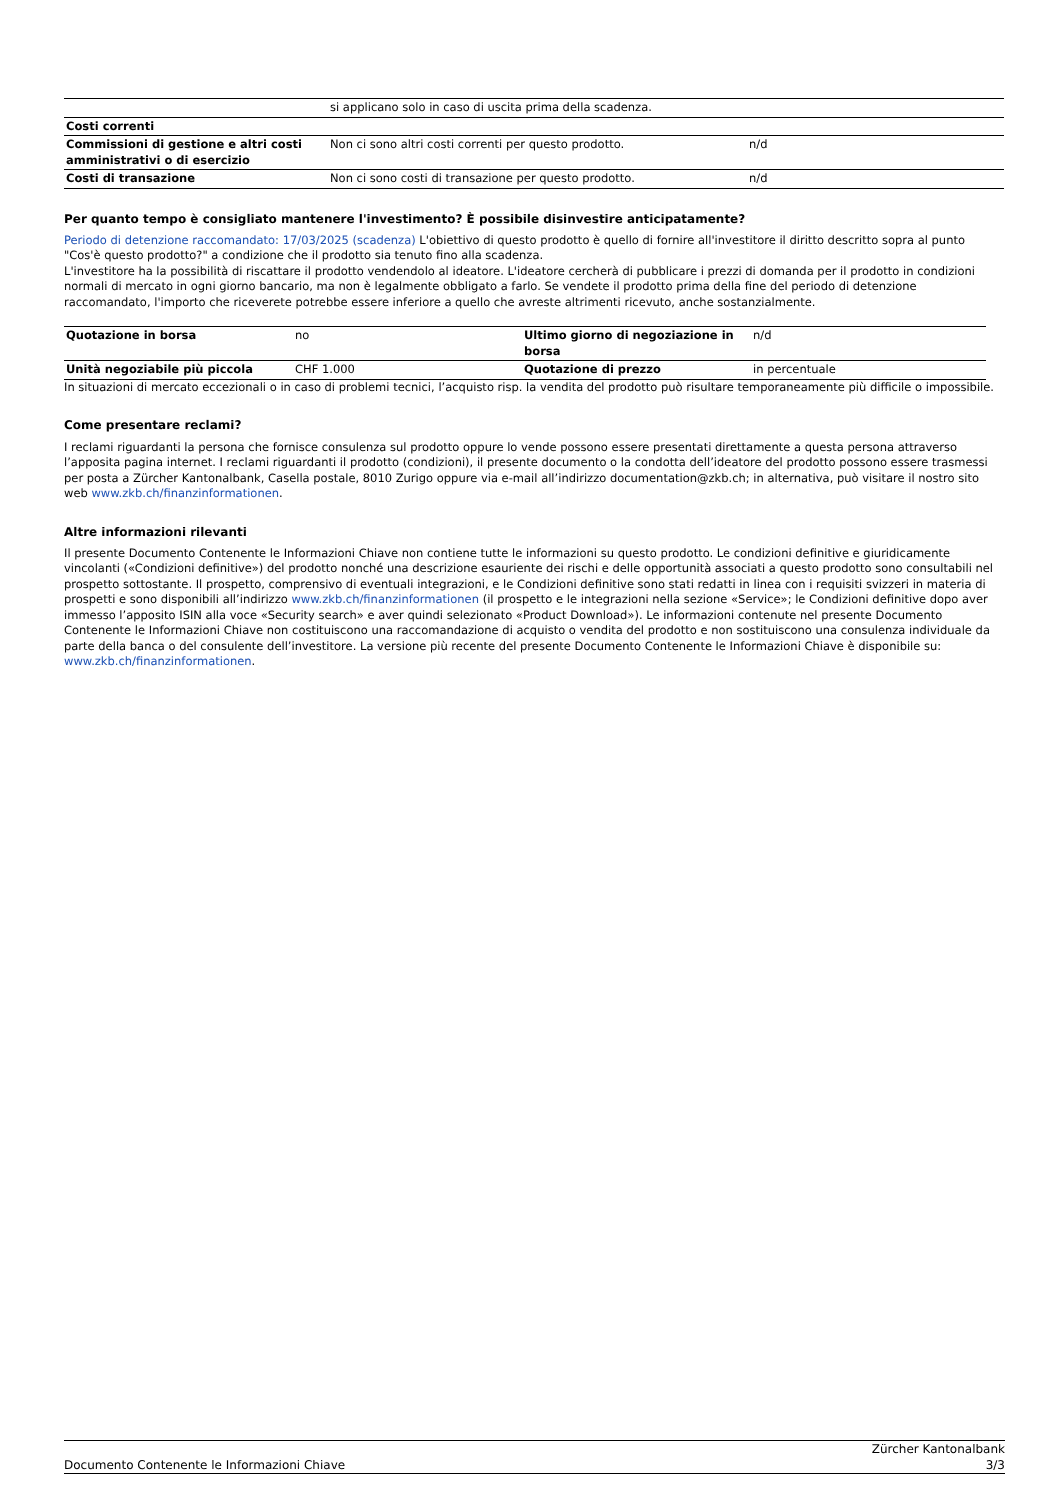| | si applicano solo in caso di uscita prima della scadenza. | |
| Costi correnti | | |
| Commissioni di gestione e altri costi amministrativi o di esercizio | Non ci sono altri costi correnti per questo prodotto. | n/d |
| Costi di transazione | Non ci sono costi di transazione per questo prodotto. | n/d |
Per quanto tempo è consigliato mantenere l'investimento? È possibile disinvestire anticipatamente?
Periodo di detenzione raccomandato: 17/03/2025 (scadenza) L'obiettivo di questo prodotto è quello di fornire all'investitore il diritto descritto sopra al punto "Cos'è questo prodotto?" a condizione che il prodotto sia tenuto fino alla scadenza.
L'investitore ha la possibilità di riscattare il prodotto vendendolo al ideatore. L'ideatore cercherà di pubblicare i prezzi di domanda per il prodotto in condizioni normali di mercato in ogni giorno bancario, ma non è legalmente obbligato a farlo. Se vendete il prodotto prima della fine del periodo di detenzione raccomandato, l'importo che riceverete potrebbe essere inferiore a quello che avreste altrimenti ricevuto, anche sostanzialmente.
| Quotazione in borsa | no | Ultimo giorno di negoziazione in borsa | n/d |
| Unità negoziabile più piccola | CHF 1.000 | Quotazione di prezzo | in percentuale |
In situazioni di mercato eccezionali o in caso di problemi tecnici, l’acquisto risp. la vendita del prodotto può risultare temporaneamente più difficile o impossibile.
Come presentare reclami?
I reclami riguardanti la persona che fornisce consulenza sul prodotto oppure lo vende possono essere presentati direttamente a questa persona attraverso l’apposita pagina internet. I reclami riguardanti il prodotto (condizioni), il presente documento o la condotta dell’ideatore del prodotto possono essere trasmessi per posta a Zürcher Kantonalbank, Casella postale, 8010 Zurigo oppure via e-mail all’indirizzo documentation@zkb.ch; in alternativa, può visitare il nostro sito web www.zkb.ch/finanzinformationen.
Altre informazioni rilevanti
Il presente Documento Contenente le Informazioni Chiave non contiene tutte le informazioni su questo prodotto. Le condizioni definitive e giuridicamente vincolanti («Condizioni definitive») del prodotto nonché una descrizione esauriente dei rischi e delle opportunità associati a questo prodotto sono consultabili nel prospetto sottostante. Il prospetto, comprensivo di eventuali integrazioni, e le Condizioni definitive sono stati redatti in linea con i requisiti svizzeri in materia di prospetti e sono disponibili all’indirizzo www.zkb.ch/finanzinformationen (il prospetto e le integrazioni nella sezione «Service»; le Condizioni definitive dopo aver immesso l’apposito ISIN alla voce «Security search» e aver quindi selezionato «Product Download»). Le informazioni contenute nel presente Documento Contenente le Informazioni Chiave non costituiscono una raccomandazione di acquisto o vendita del prodotto e non sostituiscono una consulenza individuale da parte della banca o del consulente dell’investitore. La versione più recente del presente Documento Contenente le Informazioni Chiave è disponibile su: www.zkb.ch/finanzinformationen.
Documento Contenente le Informazioni Chiave Zürcher Kantonalbank
3/3